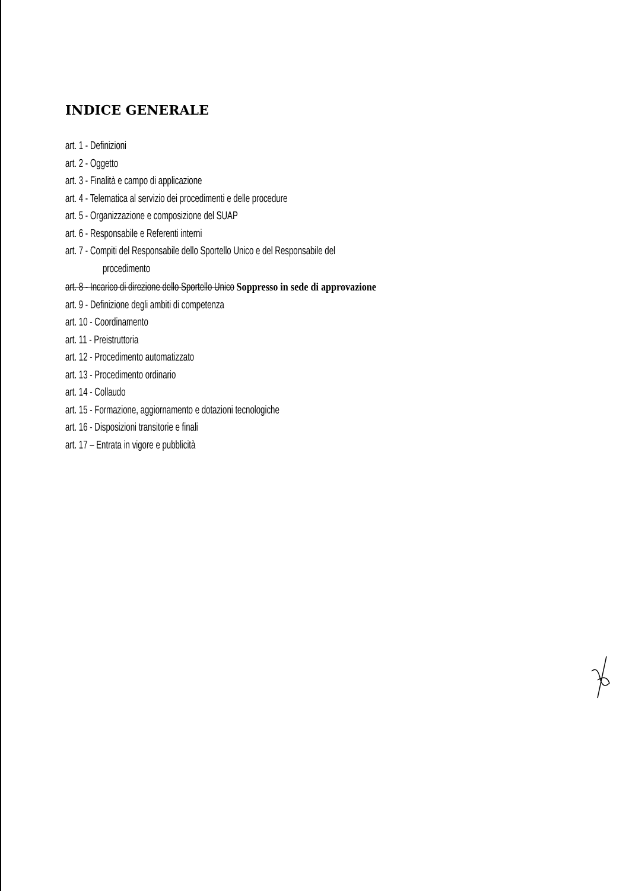INDICE GENERALE
art. 1 - Definizioni
art. 2 - Oggetto
art. 3 - Finalità e campo di applicazione
art. 4 - Telematica al servizio dei procedimenti e delle procedure
art. 5 - Organizzazione e composizione del SUAP
art. 6 - Responsabile e Referenti interni
art. 7 - Compiti del Responsabile dello Sportello Unico e del Responsabile del
procedimento
art. 8 - Incarico di direzione dello Sportello Unico Soppresso in sede di approvazione
art. 9 - Definizione degli ambiti di competenza
art. 10 - Coordinamento
art. 11 - Preistruttoria
art. 12 - Procedimento automatizzato
art. 13 - Procedimento ordinario
art. 14 - Collaudo
art. 15 - Formazione, aggiornamento e dotazioni tecnologiche
art. 16 - Disposizioni transitorie e finali
art. 17 – Entrata in vigore e pubblicità